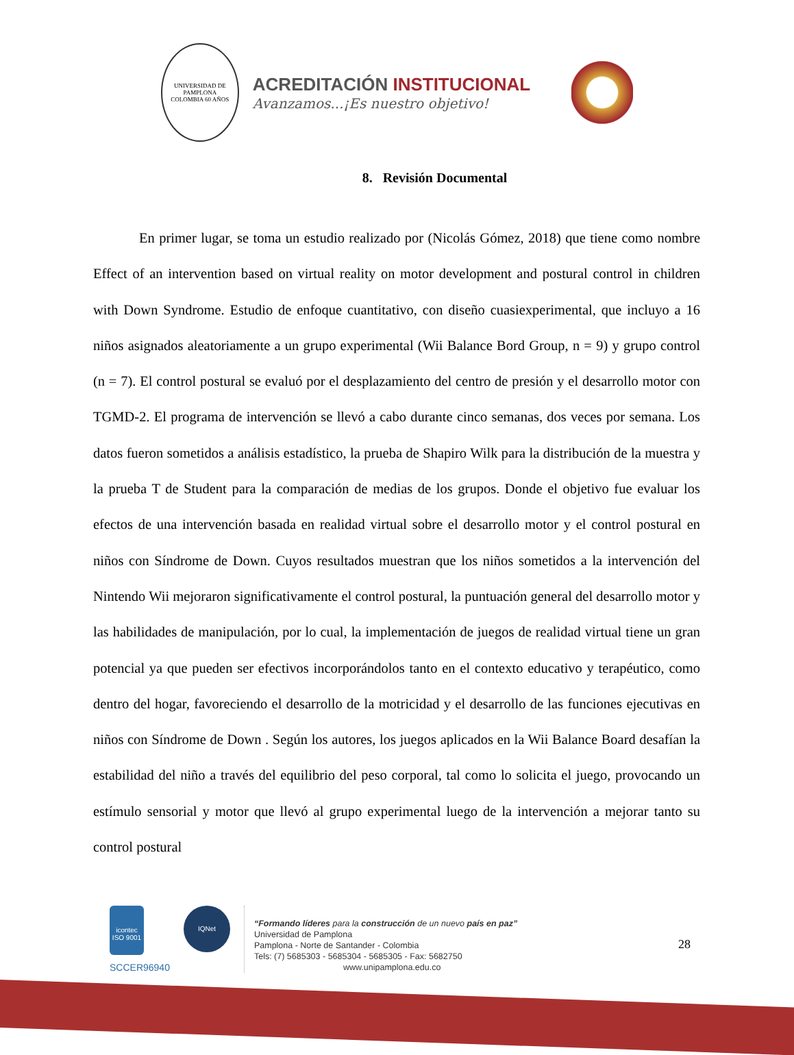UNIVERSIDAD DE PAMPLONA
COLOMBIA 60 AÑOS
ACREDITACIÓN INSTITUCIONAL
Avanzamos...¡Es nuestro objetivo!
8. Revisión Documental
En primer lugar, se toma un estudio realizado por (Nicolás Gómez, 2018) que tiene como nombre Effect of an intervention based on virtual reality on motor development and postural control in children with Down Syndrome. Estudio de enfoque cuantitativo, con diseño cuasiexperimental, que incluyo a 16 niños asignados aleatoriamente a un grupo experimental (Wii Balance Bord Group, n = 9) y grupo control (n = 7). El control postural se evaluó por el desplazamiento del centro de presión y el desarrollo motor con TGMD-2. El programa de intervención se llevó a cabo durante cinco semanas, dos veces por semana. Los datos fueron sometidos a análisis estadístico, la prueba de Shapiro Wilk para la distribución de la muestra y la prueba T de Student para la comparación de medias de los grupos. Donde el objetivo fue evaluar los efectos de una intervención basada en realidad virtual sobre el desarrollo motor y el control postural en niños con Síndrome de Down. Cuyos resultados muestran que los niños sometidos a la intervención del Nintendo Wii mejoraron significativamente el control postural, la puntuación general del desarrollo motor y las habilidades de manipulación, por lo cual, la implementación de juegos de realidad virtual tiene un gran potencial ya que pueden ser efectivos incorporándolos tanto en el contexto educativo y terapéutico, como dentro del hogar, favoreciendo el desarrollo de la motricidad y el desarrollo de las funciones ejecutivas en niños con Síndrome de Down . Según los autores, los juegos aplicados en la Wii Balance Board desafían la estabilidad del niño a través del equilibrio del peso corporal, tal como lo solicita el juego, provocando un estímulo sensorial y motor que llevó al grupo experimental luego de la intervención a mejorar tanto su control postural
icontec
ISO 9001
SCCER96940
IQNet
“Formando líderes para la construcción de un nuevo país en paz”
Universidad de Pamplona
Pamplona - Norte de Santander - Colombia
Tels: (7) 5685303 - 5685304 - 5685305 - Fax: 5682750
www.unipamplona.edu.co
28